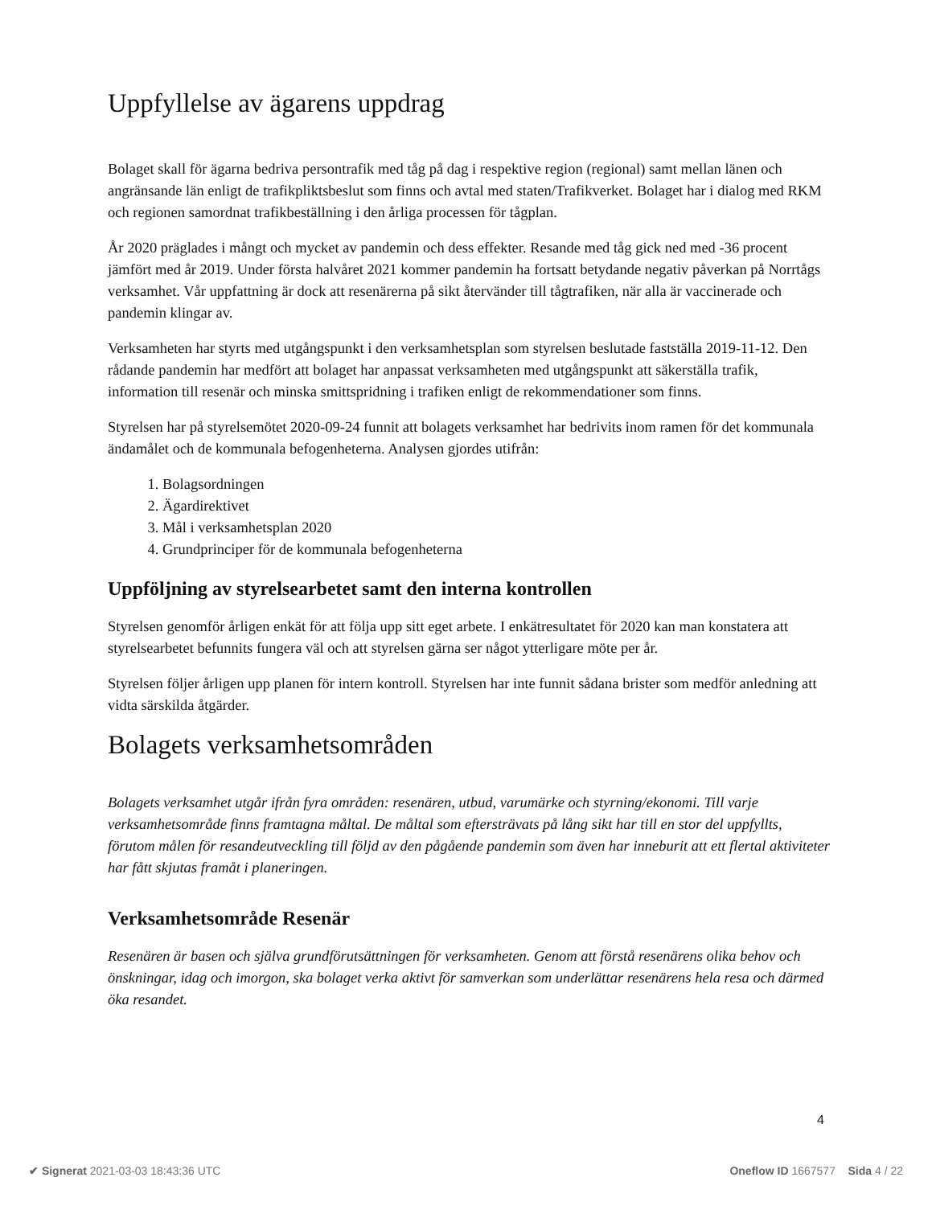Uppfyllelse av ägarens uppdrag
Bolaget skall för ägarna bedriva persontrafik med tåg på dag i respektive region (regional) samt mellan länen och angränsande län enligt de trafikpliktsbeslut som finns och avtal med staten/Trafikverket. Bolaget har i dialog med RKM och regionen samordnat trafikbeställning i den årliga processen för tågplan.
År 2020 präglades i mångt och mycket av pandemin och dess effekter. Resande med tåg gick ned med -36 procent jämfört med år 2019. Under första halvåret 2021 kommer pandemin ha fortsatt betydande negativ påverkan på Norrtågs verksamhet. Vår uppfattning är dock att resenärerna på sikt återvänder till tågtrafiken, när alla är vaccinerade och pandemin klingar av.
Verksamheten har styrts med utgångspunkt i den verksamhetsplan som styrelsen beslutade fastställa 2019-11-12. Den rådande pandemin har medfört att bolaget har anpassat verksamheten med utgångspunkt att säkerställa trafik, information till resenär och minska smittspridning i trafiken enligt de rekommendationer som finns.
Styrelsen har på styrelsemötet 2020-09-24 funnit att bolagets verksamhet har bedrivits inom ramen för det kommunala ändamålet och de kommunala befogenheterna. Analysen gjordes utifrån:
1. Bolagsordningen
2. Ägardirektivet
3. Mål i verksamhetsplan 2020
4. Grundprinciper för de kommunala befogenheterna
Uppföljning av styrelsearbetet samt den interna kontrollen
Styrelsen genomför årligen enkät för att följa upp sitt eget arbete. I enkätresultatet för 2020 kan man konstatera att styrelsearbetet befunnits fungera väl och att styrelsen gärna ser något ytterligare möte per år.
Styrelsen följer årligen upp planen för intern kontroll. Styrelsen har inte funnit sådana brister som medför anledning att vidta särskilda åtgärder.
Bolagets verksamhetsområden
Bolagets verksamhet utgår ifrån fyra områden: resenären, utbud, varumärke och styrning/ekonomi. Till varje verksamhetsområde finns framtagna måltal. De måltal som eftersträvats på lång sikt har till en stor del uppfyllts, förutom målen för resandeutveckling till följd av den pågående pandemin som även har inneburit att ett flertal aktiviteter har fått skjutas framåt i planeringen.
Verksamhetsområde Resenär
Resenären är basen och själva grundförutsättningen för verksamheten. Genom att förstå resenärens olika behov och önskningar, idag och imorgon, ska bolaget verka aktivt för samverkan som underlättar resenärens hela resa och därmed öka resandet.
4
✔ Signerat 2021-03-03 18:43:36 UTC Oneflow ID 1667577 Sida 4 / 22